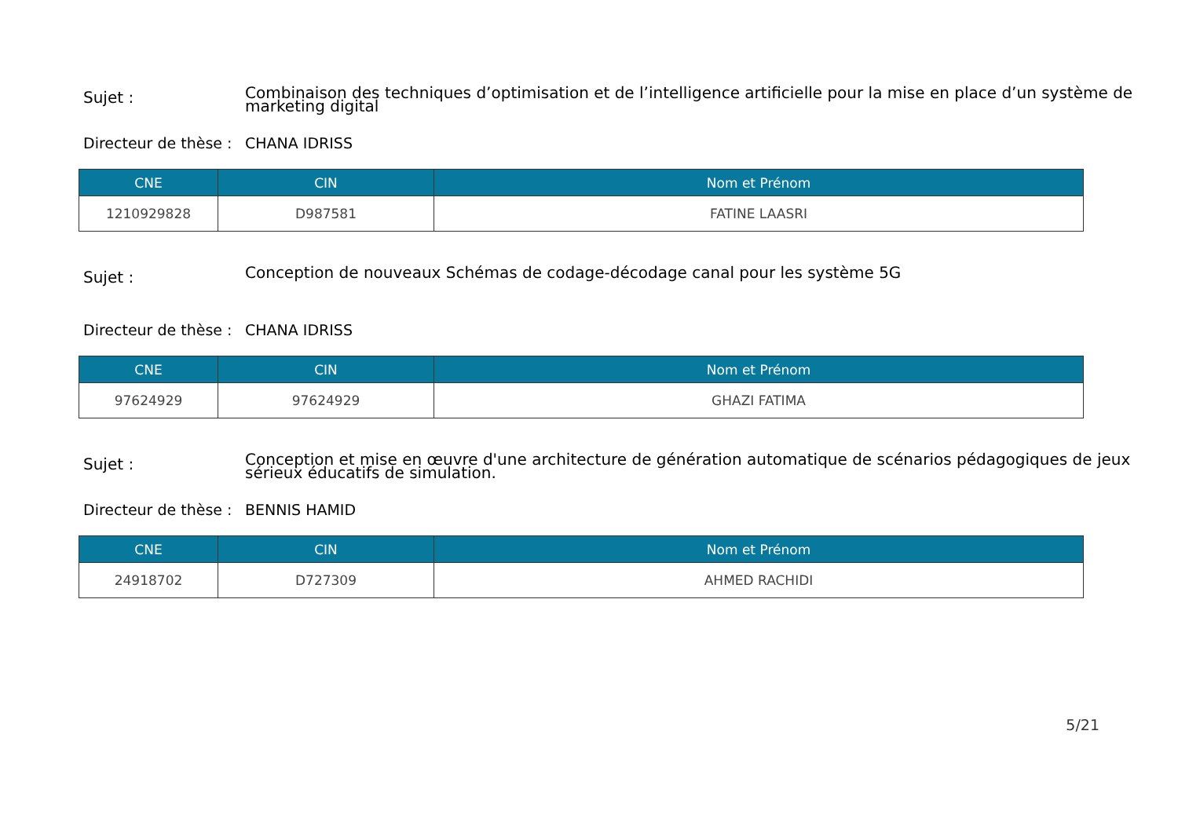Sujet :
Combinaison des techniques d’optimisation et de l’intelligence artificielle pour la mise en place d’un système de marketing digital
Directeur de thèse :
CHANA IDRISS
| CNE | CIN | Nom et Prénom |
| --- | --- | --- |
| 1210929828 | D987581 | FATINE LAASRI |
Sujet :
Conception de nouveaux Schémas de codage-décodage canal pour les système 5G
Directeur de thèse :
CHANA IDRISS
| CNE | CIN | Nom et Prénom |
| --- | --- | --- |
| 97624929 | 97624929 | GHAZI FATIMA |
Sujet :
Conception et mise en œuvre d'une architecture de génération automatique de scénarios pédagogiques de jeux sérieux éducatifs de simulation.
Directeur de thèse :
BENNIS HAMID
| CNE | CIN | Nom et Prénom |
| --- | --- | --- |
| 24918702 | D727309 | AHMED RACHIDI |
5/21